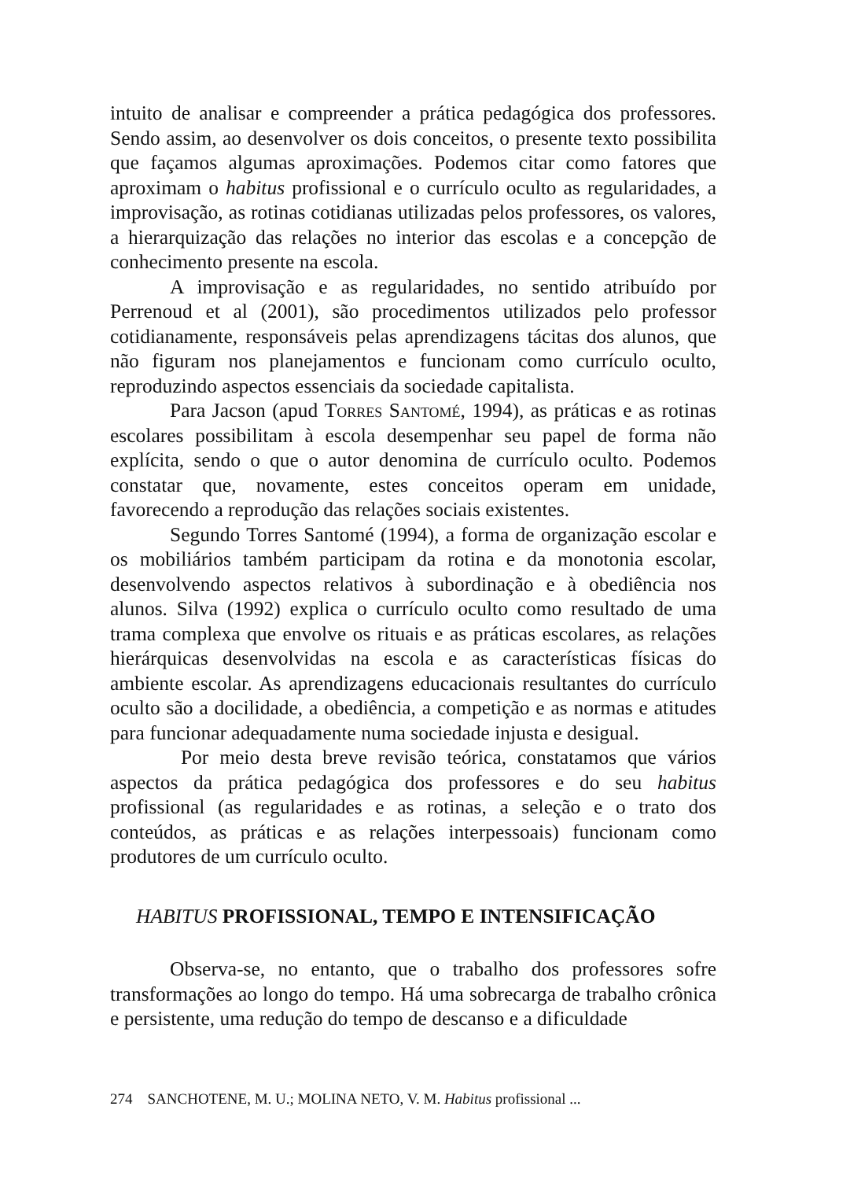intuito de analisar e compreender a prática pedagógica dos professores. Sendo assim, ao desenvolver os dois conceitos, o presente texto possibilita que façamos algumas aproximações. Podemos citar como fatores que aproximam o habitus profissional e o currículo oculto as regularidades, a improvisação, as rotinas cotidianas utilizadas pelos professores, os valores, a hierarquização das relações no interior das escolas e a concepção de conhecimento presente na escola.
A improvisação e as regularidades, no sentido atribuído por Perrenoud et al (2001), são procedimentos utilizados pelo professor cotidianamente, responsáveis pelas aprendizagens tácitas dos alunos, que não figuram nos planejamentos e funcionam como currículo oculto, reproduzindo aspectos essenciais da sociedade capitalista.
Para Jacson (apud Torres Santomé, 1994), as práticas e as rotinas escolares possibilitam à escola desempenhar seu papel de forma não explícita, sendo o que o autor denomina de currículo oculto. Podemos constatar que, novamente, estes conceitos operam em unidade, favorecendo a reprodução das relações sociais existentes.
Segundo Torres Santomé (1994), a forma de organização escolar e os mobiliários também participam da rotina e da monotonia escolar, desenvolvendo aspectos relativos à subordinação e à obediência nos alunos. Silva (1992) explica o currículo oculto como resultado de uma trama complexa que envolve os rituais e as práticas escolares, as relações hierárquicas desenvolvidas na escola e as características físicas do ambiente escolar. As aprendizagens educacionais resultantes do currículo oculto são a docilidade, a obediência, a competição e as normas e atitudes para funcionar adequadamente numa sociedade injusta e desigual.
Por meio desta breve revisão teórica, constatamos que vários aspectos da prática pedagógica dos professores e do seu habitus profissional (as regularidades e as rotinas, a seleção e o trato dos conteúdos, as práticas e as relações interpessoais) funcionam como produtores de um currículo oculto.
HABITUS PROFISSIONAL, TEMPO E INTENSIFICAÇÃO
Observa-se, no entanto, que o trabalho dos professores sofre transformações ao longo do tempo. Há uma sobrecarga de trabalho crônica e persistente, uma redução do tempo de descanso e a dificuldade
274 SANCHOTENE, M. U.; MOLINA NETO, V. M. Habitus profissional ...